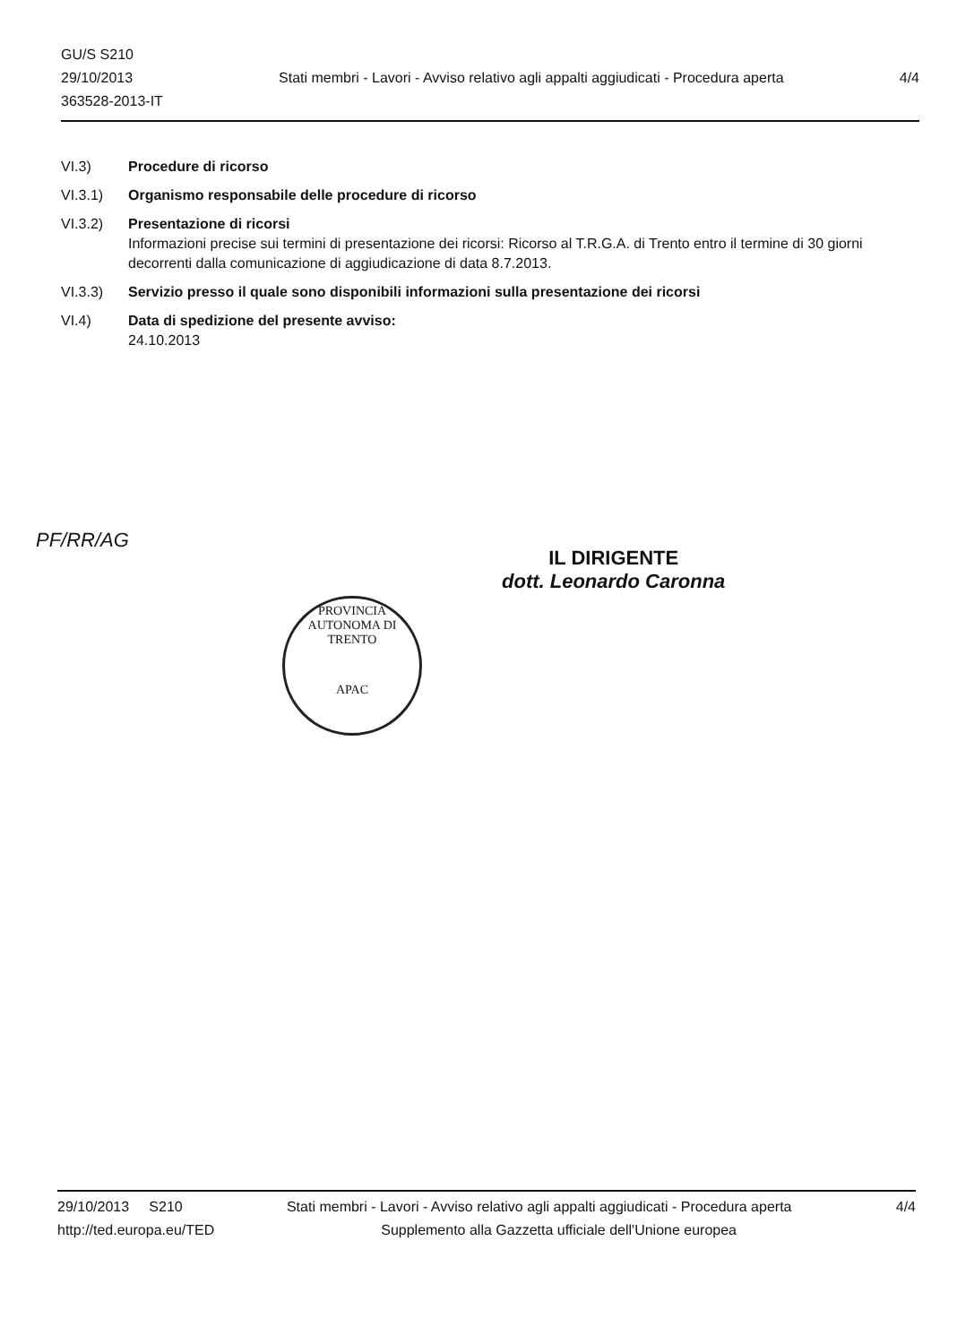GU/S S210
29/10/2013
363528-2013-IT
Stati membri - Lavori - Avviso relativo agli appalti aggiudicati - Procedura aperta
4/4
VI.3) Procedure di ricorso
VI.3.1) Organismo responsabile delle procedure di ricorso
VI.3.2) Presentazione di ricorsi
Informazioni precise sui termini di presentazione dei ricorsi: Ricorso al T.R.G.A. di Trento entro il termine di 30 giorni decorrenti dalla comunicazione di aggiudicazione di data 8.7.2013.
VI.3.3) Servizio presso il quale sono disponibili informazioni sulla presentazione dei ricorsi
VI.4) Data di spedizione del presente avviso:
24.10.2013
PF/RR/AG
IL DIRIGENTE
dott. Leonardo Caronna
PROVINCIA AUTONOMA DI TRENTO
APAC
29/10/2013 S210 Stati membri - Lavori - Avviso relativo agli appalti aggiudicati - Procedura aperta 4/4
http://ted.europa.eu/TED Supplemento alla Gazzetta ufficiale dell'Unione europea